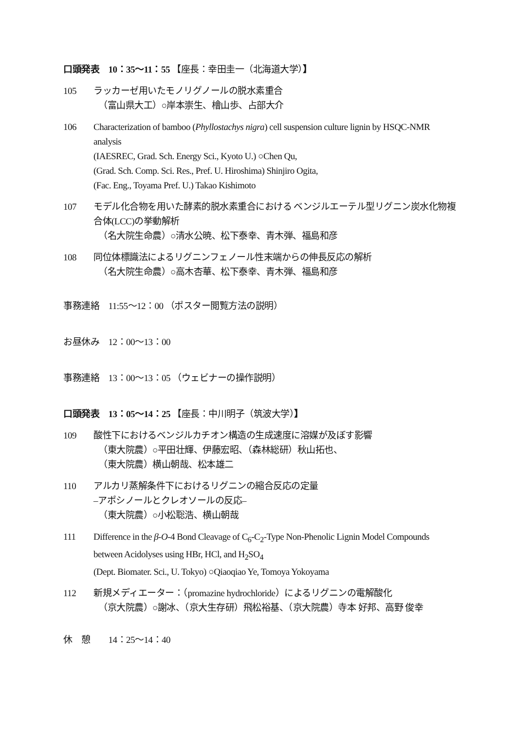口頭発表　10：35〜11：55 【座長：幸田圭一（北海道大学）】
105 ラッカーゼ用いたモノリグノールの脱水素重合
（富山県大工）○岸本崇生、檜山歩、占部大介
106 Characterization of bamboo (Phyllostachys nigra) cell suspension culture lignin by HSQC-NMR analysis
(IAESREC, Grad. Sch. Energy Sci., Kyoto U.) ○Chen Qu,
(Grad. Sch. Comp. Sci. Res., Pref. U. Hiroshima) Shinjiro Ogita,
(Fac. Eng., Toyama Pref. U.) Takao Kishimoto
107 モデル化合物を用いた酵素的脱水素重合における ベンジルエーテル型リグニン炭水化物複合体(LCC)の挙動解析
（名大院生命農）○清水公暁、松下泰幸、青木弾、福島和彦
108 同位体標識法によるリグニンフェノール性末端からの伸長反応の解析
（名大院生命農）○高木杏華、松下泰幸、青木弾、福島和彦
事務連絡　11:55〜12：00 （ポスター閲覧方法の説明）
お昼休み　12：00〜13：00
事務連絡　13：00〜13：05 （ウェビナーの操作説明）
口頭発表　13：05〜14：25 【座長：中川明子（筑波大学）】
109 酸性下におけるベンジルカチオン構造の生成速度に溶媒が及ぼす影響
（東大院農）○平田壮輝、伊藤宏昭、（森林総研）秋山拓也、
（東大院農）横山朝哉、松本雄二
110 アルカリ蒸解条件下におけるリグニンの縮合反応の定量
–アポシノールとクレオソールの反応–
（東大院農）○小松聡浩、横山朝哉
111 Difference in the β-O-4 Bond Cleavage of C<sub>6</sub>-C<sub>2</sub>-Type Non-Phenolic Lignin Model Compounds between Acidolyses using HBr, HCl, and H<sub>2</sub>SO<sub>4</sub>
(Dept. Biomater. Sci., U. Tokyo) ○Qiaoqiao Ye, Tomoya Yokoyama
112 新規メディエーター：（promazine hydrochloride）によるリグニンの電解酸化
（京大院農）○謝冰、（京大生存研）飛松裕基、（京大院農）寺本 好邦、高野 俊幸
休　憩　　14：25〜14：40